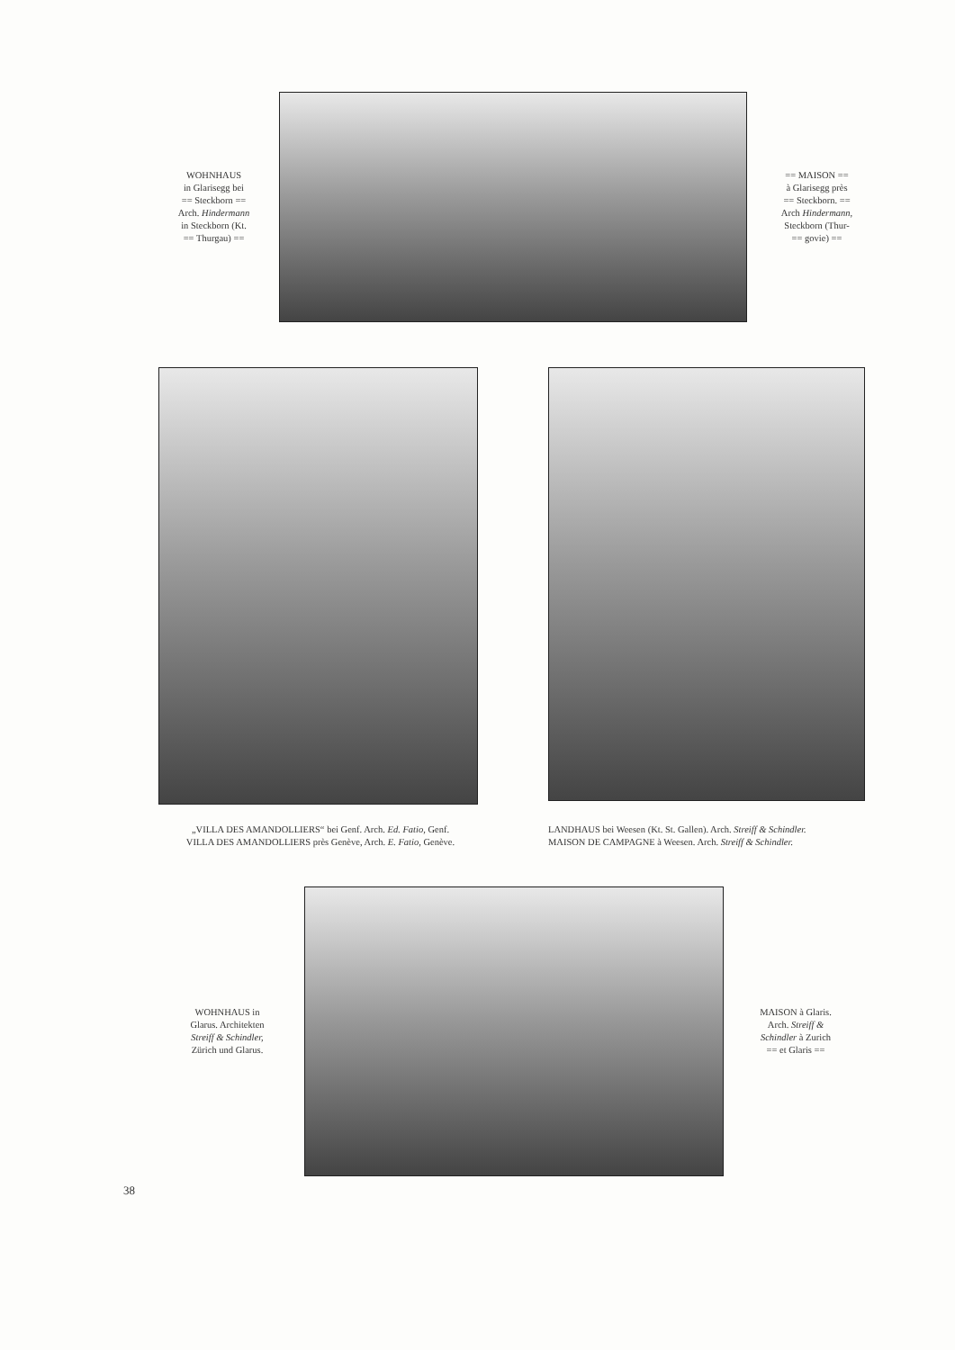WOHNHAUS
in Glarisegg bei
== Steckborn ==
Arch. Hindermann
in Steckborn (Kt.
== Thurgau) ==
== MAISON ==
à Glarisegg près
== Steckborn. ==
Arch Hindermann,
Steckborn (Thur-
== govie) ==
„VILLA DES AMANDOLLIERS“ bei Genf. Arch. Ed. Fatio, Genf.
VILLA DES AMANDOLLIERS près Genève, Arch. E. Fatio, Genève.
LANDHAUS bei Weesen (Kt. St. Gallen). Arch. Streiff & Schindler.
MAISON DE CAMPAGNE à Weesen. Arch. Streiff & Schindler.
WOHNHAUS in
Glarus. Architekten
Streiff & Schindler,
Zürich und Glarus.
MAISON à Glaris.
Arch. Streiff &
Schindler à Zurich
== et Glaris ==
38